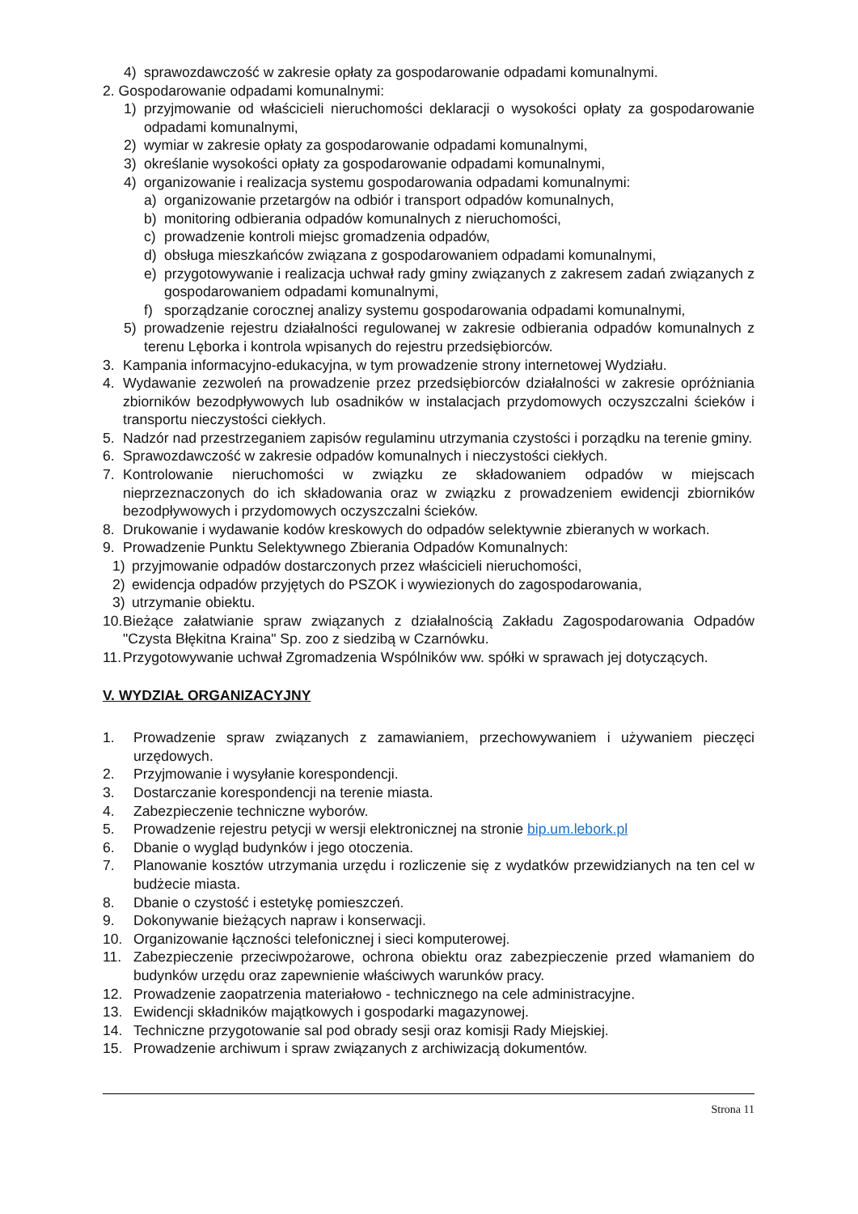4) sprawozdawczość w zakresie opłaty za gospodarowanie odpadami komunalnymi.
2. Gospodarowanie odpadami komunalnymi:
1) przyjmowanie od właścicieli nieruchomości deklaracji o wysokości opłaty za gospodarowanie odpadami komunalnymi,
2) wymiar w zakresie opłaty za gospodarowanie odpadami komunalnymi,
3) określanie wysokości opłaty za gospodarowanie odpadami komunalnymi,
4) organizowanie i realizacja systemu gospodarowania odpadami komunalnymi:
a) organizowanie przetargów na odbiór i transport odpadów komunalnych,
b) monitoring odbierania odpadów komunalnych z nieruchomości,
c) prowadzenie kontroli miejsc gromadzenia odpadów,
d) obsługa mieszkańców związana z gospodarowaniem odpadami komunalnymi,
e) przygotowywanie i realizacja uchwał rady gminy związanych z zakresem zadań związanych z gospodarowaniem odpadami komunalnymi,
f) sporządzanie corocznej analizy systemu gospodarowania odpadami komunalnymi,
5) prowadzenie rejestru działalności regulowanej w zakresie odbierania odpadów komunalnych z terenu Lęborka i kontrola wpisanych do rejestru przedsiębiorców.
3. Kampania informacyjno-edukacyjna, w tym prowadzenie strony internetowej Wydziału.
4. Wydawanie zezwoleń na prowadzenie przez przedsiębiorców działalności w zakresie opróżniania zbiorników bezodpływowych lub osadników w instalacjach przydomowych oczyszczalni ścieków i transportu nieczystości ciekłych.
5. Nadzór nad przestrzeganiem zapisów regulaminu utrzymania czystości i porządku na terenie gminy.
6. Sprawozdawczość w zakresie odpadów komunalnych i nieczystości ciekłych.
7. Kontrolowanie nieruchomości w związku ze składowaniem odpadów w miejscach nieprzeznaczonych do ich składowania oraz w związku z prowadzeniem ewidencji zbiorników bezodpływowych i przydomowych oczyszczalni ścieków.
8. Drukowanie i wydawanie kodów kreskowych do odpadów selektywnie zbieranych w workach.
9. Prowadzenie Punktu Selektywnego Zbierania Odpadów Komunalnych:
1) przyjmowanie odpadów dostarczonych przez właścicieli nieruchomości,
2) ewidencja odpadów przyjętych do PSZOK i wywiezionych do zagospodarowania,
3) utrzymanie obiektu.
10. Bieżące załatwianie spraw związanych z działalnością Zakładu Zagospodarowania Odpadów "Czysta Błękitna Kraina" Sp. zoo z siedzibą w Czarnówku.
11. Przygotowywanie uchwał Zgromadzenia Wspólników ww. spółki w sprawach jej dotyczących.
V. WYDZIAŁ ORGANIZACYJNY
1. Prowadzenie spraw związanych z zamawianiem, przechowywaniem i używaniem pieczęci urzędowych.
2. Przyjmowanie i wysyłanie korespondencji.
3. Dostarczanie korespondencji na terenie miasta.
4. Zabezpieczenie techniczne wyborów.
5. Prowadzenie rejestru petycji w wersji elektronicznej na stronie bip.um.lebork.pl
6. Dbanie o wygląd budynków i jego otoczenia.
7. Planowanie kosztów utrzymania urzędu i rozliczenie się z wydatków przewidzianych na ten cel w budżecie miasta.
8. Dbanie o czystość i estetykę pomieszczeń.
9. Dokonywanie bieżących napraw i konserwacji.
10. Organizowanie łączności telefonicznej i sieci komputerowej.
11. Zabezpieczenie przeciwpożarowe, ochrona obiektu oraz zabezpieczenie przed włamaniem do budynków urzędu oraz zapewnienie właściwych warunków pracy.
12. Prowadzenie zaopatrzenia materiałowo - technicznego na cele administracyjne.
13. Ewidencji składników majątkowych i gospodarki magazynowej.
14. Techniczne przygotowanie sal pod obrady sesji oraz komisji Rady Miejskiej.
15. Prowadzenie archiwum i spraw związanych z archiwizacją dokumentów.
Strona 11